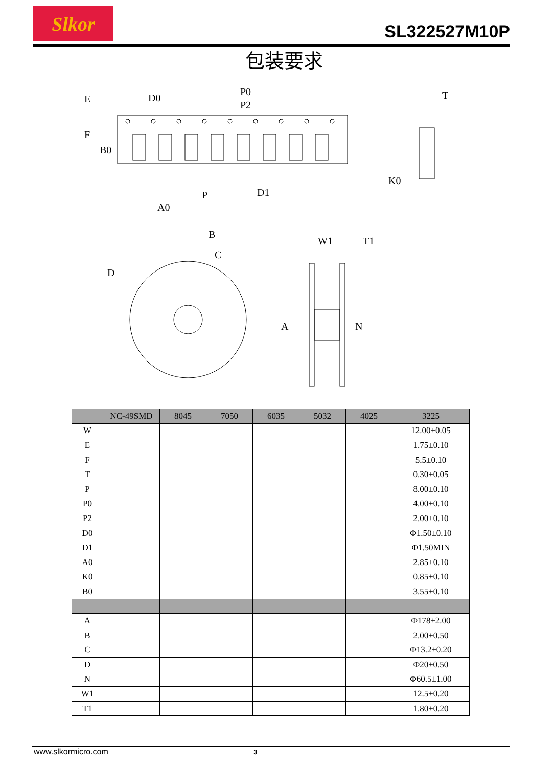Slkor
SL322527M10P
包装要求
D0
P0
P2
E
F
B0
P
A0
D1
T
K0
B
C
D
W1
T1
A
N
| | NC-49SMD | 8045 | 7050 | 6035 | 5032 | 4025 | 3225 |
| --- | --- | --- | --- | --- | --- | --- | --- |
| W | | | | | | | 12.00±0.05 |
| E | | | | | | | 1.75±0.10 |
| F | | | | | | | 5.5±0.10 |
| T | | | | | | | 0.30±0.05 |
| P | | | | | | | 8.00±0.10 |
| P0 | | | | | | | 4.00±0.10 |
| P2 | | | | | | | 2.00±0.10 |
| D0 | | | | | | | Φ1.50±0.10 |
| D1 | | | | | | | Φ1.50MIN |
| A0 | | | | | | | 2.85±0.10 |
| K0 | | | | | | | 0.85±0.10 |
| B0 | | | | | | | 3.55±0.10 |
| A | | | | | | | Φ178±2.00 |
| B | | | | | | | 2.00±0.50 |
| C | | | | | | | Φ13.2±0.20 |
| D | | | | | | | Φ20±0.50 |
| N | | | | | | | Φ60.5±1.00 |
| W1 | | | | | | | 12.5±0.20 |
| T1 | | | | | | | 1.80±0.20 |
www.slkormicro.com 3